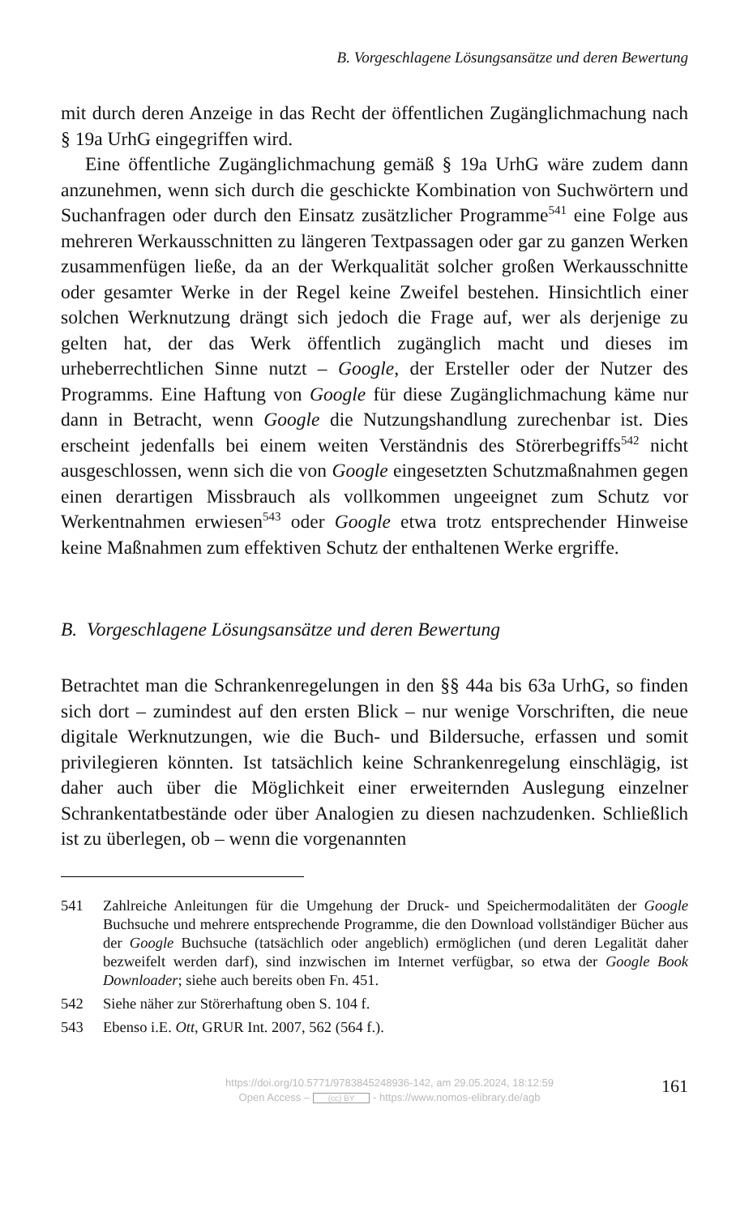B. Vorgeschlagene Lösungsansätze und deren Bewertung
mit durch deren Anzeige in das Recht der öffentlichen Zugänglichmachung nach § 19a UrhG eingegriffen wird.
Eine öffentliche Zugänglichmachung gemäß § 19a UrhG wäre zudem dann anzunehmen, wenn sich durch die geschickte Kombination von Suchwörtern und Suchanfragen oder durch den Einsatz zusätzlicher Programme<sup>541</sup> eine Folge aus mehreren Werkausschnitten zu längeren Textpassagen oder gar zu ganzen Werken zusammenfügen ließe, da an der Werkqualität solcher großen Werkausschnitte oder gesamter Werke in der Regel keine Zweifel bestehen. Hinsichtlich einer solchen Werknutzung drängt sich jedoch die Frage auf, wer als derjenige zu gelten hat, der das Werk öffentlich zugänglich macht und dieses im urheberrechtlichen Sinne nutzt – Google, der Ersteller oder der Nutzer des Programms. Eine Haftung von Google für diese Zugänglichmachung käme nur dann in Betracht, wenn Google die Nutzungshandlung zurechenbar ist. Dies erscheint jedenfalls bei einem weiten Verständnis des Störerbegriffs<sup>542</sup> nicht ausgeschlossen, wenn sich die von Google eingesetzten Schutzmaßnahmen gegen einen derartigen Missbrauch als vollkommen ungeeignet zum Schutz vor Werkentnahmen erwiesen<sup>543</sup> oder Google etwa trotz entsprechender Hinweise keine Maßnahmen zum effektiven Schutz der enthaltenen Werke ergriffe.
B. Vorgeschlagene Lösungsansätze und deren Bewertung
Betrachtet man die Schrankenregelungen in den §§ 44a bis 63a UrhG, so finden sich dort – zumindest auf den ersten Blick – nur wenige Vorschriften, die neue digitale Werknutzungen, wie die Buch- und Bildersuche, erfassen und somit privilegieren könnten. Ist tatsächlich keine Schrankenregelung einschlägig, ist daher auch über die Möglichkeit einer erweiternden Auslegung einzelner Schrankentatbestände oder über Analogien zu diesen nachzudenken. Schließlich ist zu überlegen, ob – wenn die vorgenannten
541 Zahlreiche Anleitungen für die Umgehung der Druck- und Speichermodalitäten der Google Buchsuche und mehrere entsprechende Programme, die den Download vollständiger Bücher aus der Google Buchsuche (tatsächlich oder angeblich) ermöglichen (und deren Legalität daher bezweifelt werden darf), sind inzwischen im Internet verfügbar, so etwa der Google Book Downloader; siehe auch bereits oben Fn. 451.
542 Siehe näher zur Störerhaftung oben S. 104 f.
543 Ebenso i.E. Ott, GRUR Int. 2007, 562 (564 f.).
https://doi.org/10.5771/9783845248936-142, am 29.05.2024, 18:12:59
Open Access – (cc) BY - https://www.nomos-elibrary.de/agb
161